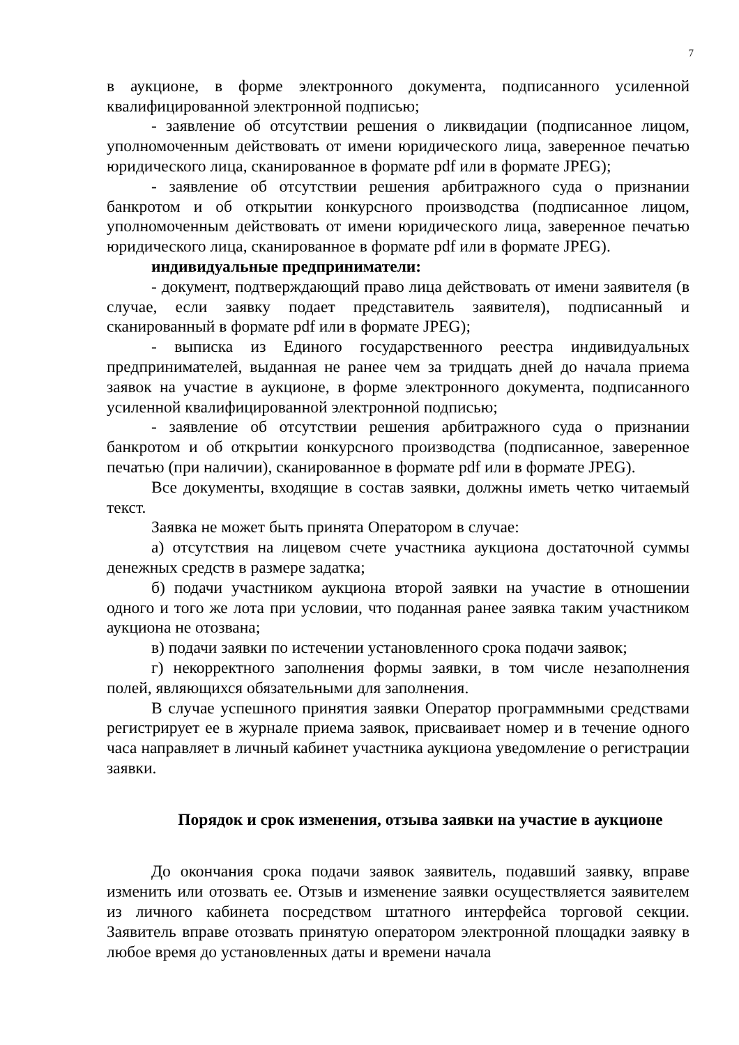7
в аукционе, в форме электронного документа, подписанного усиленной квалифицированной электронной подписью;
- заявление об отсутствии решения о ликвидации (подписанное лицом, уполномоченным действовать от имени юридического лица, заверенное печатью юридического лица, сканированное в формате pdf или в формате JPEG);
- заявление об отсутствии решения арбитражного суда о признании банкротом и об открытии конкурсного производства (подписанное лицом, уполномоченным действовать от имени юридического лица, заверенное печатью юридического лица, сканированное в формате pdf или в формате JPEG).
индивидуальные предприниматели:
- документ, подтверждающий право лица действовать от имени заявителя (в случае, если заявку подает представитель заявителя), подписанный и сканированный в формате pdf или в формате JPEG);
- выписка из Единого государственного реестра индивидуальных предпринимателей, выданная не ранее чем за тридцать дней до начала приема заявок на участие в аукционе, в форме электронного документа, подписанного усиленной квалифицированной электронной подписью;
- заявление об отсутствии решения арбитражного суда о признании банкротом и об открытии конкурсного производства (подписанное, заверенное печатью (при наличии), сканированное в формате pdf или в формате JPEG).
Все документы, входящие в состав заявки, должны иметь четко читаемый текст.
Заявка не может быть принята Оператором в случае:
а) отсутствия на лицевом счете участника аукциона достаточной суммы денежных средств в размере задатка;
б) подачи участником аукциона второй заявки на участие в отношении одного и того же лота при условии, что поданная ранее заявка таким участником аукциона не отозвана;
в) подачи заявки по истечении установленного срока подачи заявок;
г) некорректного заполнения формы заявки, в том числе незаполнения полей, являющихся обязательными для заполнения.
В случае успешного принятия заявки Оператор программными средствами регистрирует ее в журнале приема заявок, присваивает номер и в течение одного часа направляет в личный кабинет участника аукциона уведомление о регистрации заявки.
Порядок и срок изменения, отзыва заявки на участие в аукционе
До окончания срока подачи заявок заявитель, подавший заявку, вправе изменить или отозвать ее. Отзыв и изменение заявки осуществляется заявителем из личного кабинета посредством штатного интерфейса торговой секции. Заявитель вправе отозвать принятую оператором электронной площадки заявку в любое время до установленных даты и времени начала